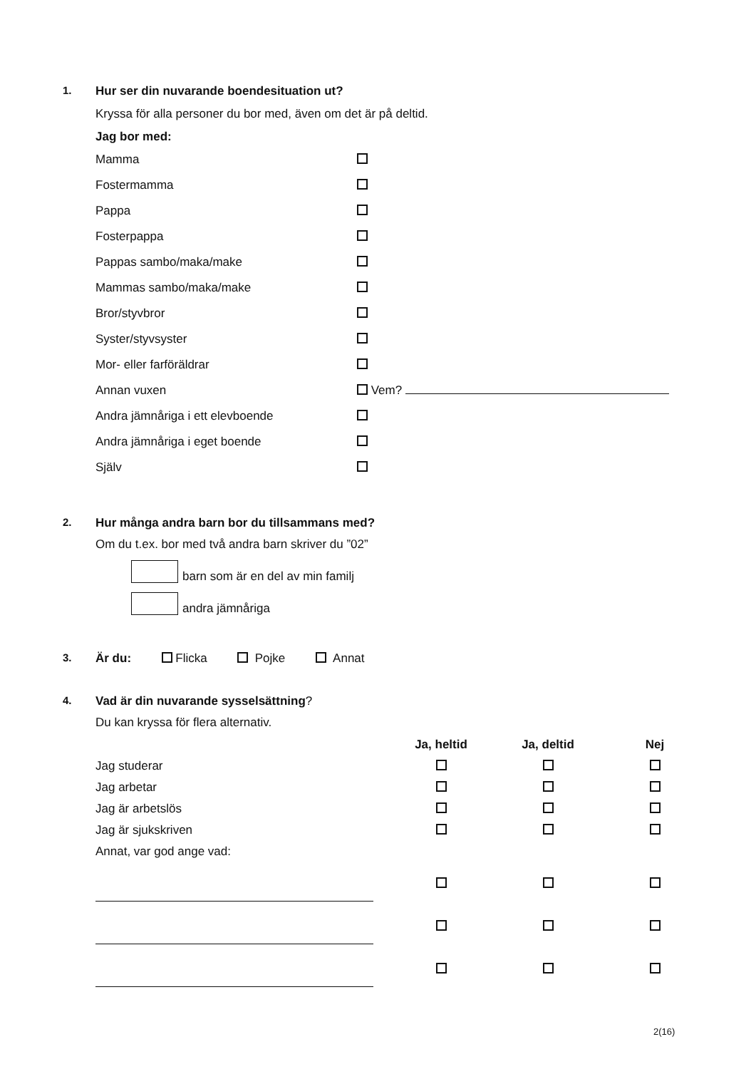1. Hur ser din nuvarande boendesituation ut?
Kryssa för alla personer du bor med, även om det är på deltid.
Jag bor med:
| Mamma | |
| Fostermamma | |
| Pappa | |
| Fosterpappa | |
| Pappas sambo/maka/make | |
| Mammas sambo/maka/make | |
| Bror/styvbror | |
| Syster/styvsyster | |
| Mor- eller farföräldrar | |
| Annan vuxen | Vem? |
| Andra jämnåriga i ett elevboende | |
| Andra jämnåriga i eget boende | |
| Själv | |
2. Hur många andra barn bor du tillsammans med?
Om du t.ex. bor med två andra barn skriver du ”02”
barn som är en del av min familj
andra jämnåriga
3. Är du: Flicka Pojke Annat
4. Vad är din nuvarande sysselsättning?
Du kan kryssa för flera alternativ.
| | Ja, heltid | Ja, deltid | Nej |
| --- | --- | --- | --- |
| Jag studerar | | | |
| Jag arbetar | | | |
| Jag är arbetslös | | | |
| Jag är sjukskriven | | | |
| Annat, var god ange vad: | | | |
2(16)